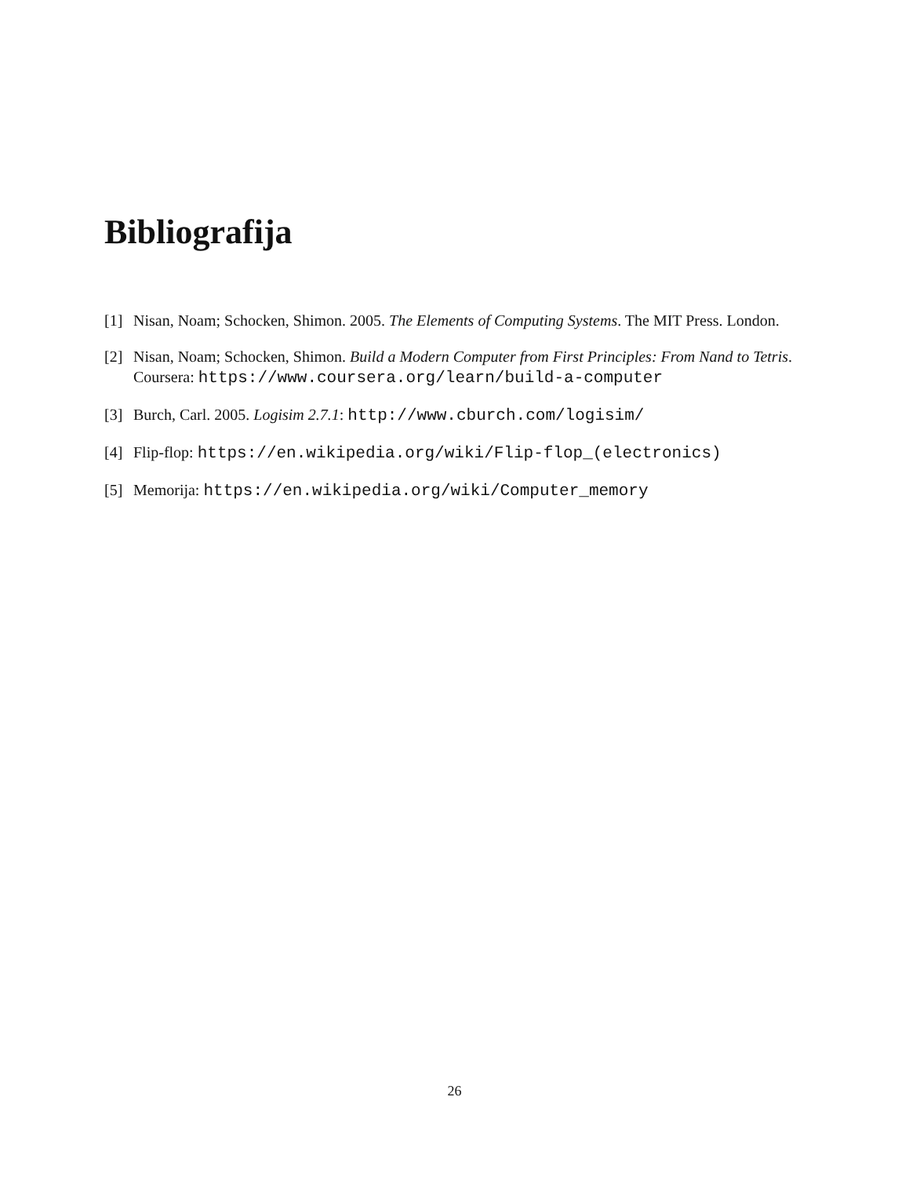Bibliografija
[1] Nisan, Noam; Schocken, Shimon. 2005. The Elements of Computing Systems. The MIT Press. London.
[2] Nisan, Noam; Schocken, Shimon. Build a Modern Computer from First Principles: From Nand to Tetris. Coursera: https://www.coursera.org/learn/build-a-computer
[3] Burch, Carl. 2005. Logisim 2.7.1: http://www.cburch.com/logisim/
[4] Flip-flop: https://en.wikipedia.org/wiki/Flip-flop_(electronics)
[5] Memorija: https://en.wikipedia.org/wiki/Computer_memory
26